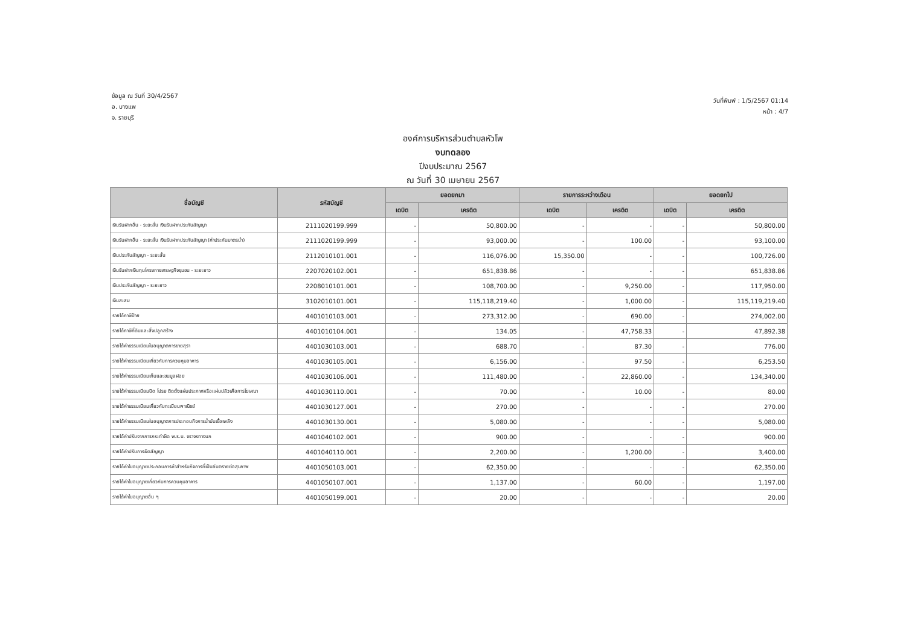ข้อมูล ณ วันที่ 30/4/2567
อ. บางแพ
จ. ราชบุรี
วันที่พิมพ์ : 1/5/2567 01:14
หน้า : 4/7
องค์การบริหารส่วนตำบลหัวโพ
งบทดลอง
ปีงบประมาณ 2567
ณ วันที่ 30 เมษายน 2567
| ชื่อบัญชี | รหัสบัญชี | ยอดยกมา | | รายการระหว่างเดือน | | ยอดยกไป | |
| --- | --- | --- | --- | --- | --- | --- | --- |
| | | เดบิต | เครดิต | เดบิต | เครดิต | เดบิต | เครดิต |
| เงินรับฝากอื่น - ระยะสั้น เงินรับฝากประกันสัญญา | 2111020199.999 | - | 50,800.00 | - | - | - | 50,800.00 |
| เงินรับฝากอื่น - ระยะสั้น เงินรับฝากประกันสัญญา (ค่าประกันมาตรน้ำ) | 2111020199.999 | - | 93,000.00 | - | 100.00 | - | 93,100.00 |
| เงินประกันสัญญา - ระยะสั้น | 2112010101.001 | - | 116,076.00 | 15,350.00 | - | - | 100,726.00 |
| เงินรับฝากเงินทุนโครงการเศรษฐกิจชุมชน - ระยะยาว | 2207020102.001 | - | 651,838.86 | - | - | - | 651,838.86 |
| เงินประกันสัญญา - ระยะยาว | 2208010101.001 | - | 108,700.00 | - | 9,250.00 | - | 117,950.00 |
| เงินสะสม | 3102010101.001 | - | 115,118,219.40 | - | 1,000.00 | - | 115,119,219.40 |
| รายได้ภาษีป้าย | 4401010103.001 | - | 273,312.00 | - | 690.00 | - | 274,002.00 |
| รายได้ภาษีที่ดินและสิ่งปลูกสร้าง | 4401010104.001 | - | 134.05 | - | 47,758.33 | - | 47,892.38 |
| รายได้ค่าธรรมเนียมใบอนุญาตการขายสุรา | 4401030103.001 | - | 688.70 | - | 87.30 | - | 776.00 |
| รายได้ค่าธรรมเนียมเกี่ยวกับการควบคุมอาคาร | 4401030105.001 | - | 6,156.00 | - | 97.50 | - | 6,253.50 |
| รายได้ค่าธรรมเนียมเก็บและขนมูลฝอย | 4401030106.001 | - | 111,480.00 | - | 22,860.00 | - | 134,340.00 |
| รายได้ค่าธรรมเนียมปิด โปรย ติดตั้งแผ่นประกาศหรือแผ่นปลิวเพื่อการโฆษณา | 4401030110.001 | - | 70.00 | - | 10.00 | - | 80.00 |
| รายได้ค่าธรรมเนียมเกี่ยวกับทะเบียนพาณิชย์ | 4401030127.001 | - | 270.00 | - | - | - | 270.00 |
| รายได้ค่าธรรมเนียมใบอนุญาตการประกอบกิจการน้ำมันเชื้อเพลิง | 4401030130.001 | - | 5,080.00 | - | - | - | 5,080.00 |
| รายได้ค่าปรับจากการกระทำผิด พ.ร.บ. จราจรทางบก | 4401040102.001 | - | 900.00 | - | - | - | 900.00 |
| รายได้ค่าปรับการผิดสัญญา | 4401040110.001 | - | 2,200.00 | - | 1,200.00 | - | 3,400.00 |
| รายได้ค่าใบอนุญาตประกอบการค้าสำหรับกิจการที่เป็นอันตรายต่อสุขภาพ | 4401050103.001 | - | 62,350.00 | - | - | - | 62,350.00 |
| รายได้ค่าใบอนุญาตเกี่ยวกับการควบคุมอาคาร | 4401050107.001 | - | 1,137.00 | - | 60.00 | - | 1,197.00 |
| รายได้ค่าใบอนุญาตอื่น ๆ | 4401050199.001 | - | 20.00 | - | - | - | 20.00 |